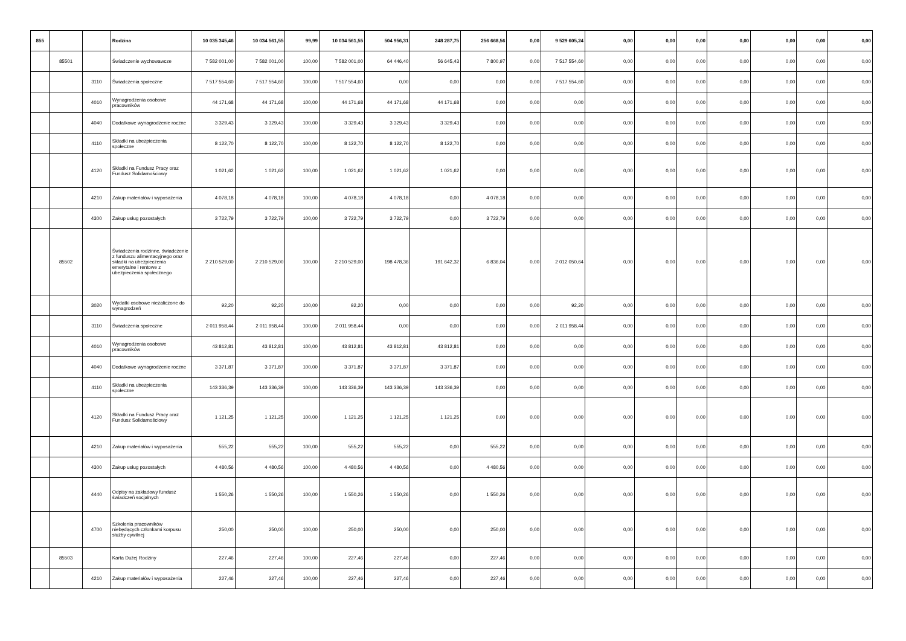| 855 | | | Rodzina | 10 035 345,46 | 10 034 561,55 | 99,99 | 10 034 561,55 | 504 956,31 | 248 287,75 | 256 668,56 | 0,00 | 9 529 605,24 | 0,00 | 0,00 | 0,00 | 0,00 | 0,00 | 0,00 | 0,00 |
| | 85501 | | Świadczenie wychowawcze | 7 582 001,00 | 7 582 001,00 | 100,00 | 7 582 001,00 | 64 446,40 | 56 645,43 | 7 800,97 | 0,00 | 7 517 554,60 | 0,00 | 0,00 | 0,00 | 0,00 | 0,00 | 0,00 | 0,00 |
| | | 3110 | Świadczenia społeczne | 7 517 554,60 | 7 517 554,60 | 100,00 | 7 517 554,60 | 0,00 | 0,00 | 0,00 | 0,00 | 7 517 554,60 | 0,00 | 0,00 | 0,00 | 0,00 | 0,00 | 0,00 | 0,00 |
| | | 4010 | Wynagrodzenia osobowe pracowników | 44 171,68 | 44 171,68 | 100,00 | 44 171,68 | 44 171,68 | 44 171,68 | 0,00 | 0,00 | 0,00 | 0,00 | 0,00 | 0,00 | 0,00 | 0,00 | 0,00 | 0,00 |
| | | 4040 | Dodatkowe wynagrodzenie roczne | 3 329,43 | 3 329,43 | 100,00 | 3 329,43 | 3 329,43 | 3 329,43 | 0,00 | 0,00 | 0,00 | 0,00 | 0,00 | 0,00 | 0,00 | 0,00 | 0,00 | 0,00 |
| | | 4110 | Składki na ubezpieczenia społeczne | 8 122,70 | 8 122,70 | 100,00 | 8 122,70 | 8 122,70 | 8 122,70 | 0,00 | 0,00 | 0,00 | 0,00 | 0,00 | 0,00 | 0,00 | 0,00 | 0,00 | 0,00 |
| | | 4120 | Składki na Fundusz Pracy oraz Fundusz Solidarnościowy | 1 021,62 | 1 021,62 | 100,00 | 1 021,62 | 1 021,62 | 1 021,62 | 0,00 | 0,00 | 0,00 | 0,00 | 0,00 | 0,00 | 0,00 | 0,00 | 0,00 | 0,00 |
| | | 4210 | Zakup materiałów i wyposażenia | 4 078,18 | 4 078,18 | 100,00 | 4 078,18 | 4 078,18 | 0,00 | 4 078,18 | 0,00 | 0,00 | 0,00 | 0,00 | 0,00 | 0,00 | 0,00 | 0,00 | 0,00 |
| | | 4300 | Zakup usług pozostałych | 3 722,79 | 3 722,79 | 100,00 | 3 722,79 | 3 722,79 | 0,00 | 3 722,79 | 0,00 | 0,00 | 0,00 | 0,00 | 0,00 | 0,00 | 0,00 | 0,00 | 0,00 |
| | 85502 | | Świadczenia rodzinne, świadczenie z funduszu alimentacyjnego oraz składki na ubezpieczenia emerytalne i rentowe z ubezpieczenia społecznego | 2 210 529,00 | 2 210 529,00 | 100,00 | 2 210 529,00 | 198 478,36 | 191 642,32 | 6 836,04 | 0,00 | 2 012 050,64 | 0,00 | 0,00 | 0,00 | 0,00 | 0,00 | 0,00 | 0,00 |
| | | 3020 | Wydatki osobowe niezaliczone do wynagrodzeń | 92,20 | 92,20 | 100,00 | 92,20 | 0,00 | 0,00 | 0,00 | 0,00 | 92,20 | 0,00 | 0,00 | 0,00 | 0,00 | 0,00 | 0,00 | 0,00 |
| | | 3110 | Świadczenia społeczne | 2 011 958,44 | 2 011 958,44 | 100,00 | 2 011 958,44 | 0,00 | 0,00 | 0,00 | 0,00 | 2 011 958,44 | 0,00 | 0,00 | 0,00 | 0,00 | 0,00 | 0,00 | 0,00 |
| | | 4010 | Wynagrodzenia osobowe pracowników | 43 812,81 | 43 812,81 | 100,00 | 43 812,81 | 43 812,81 | 43 812,81 | 0,00 | 0,00 | 0,00 | 0,00 | 0,00 | 0,00 | 0,00 | 0,00 | 0,00 | 0,00 |
| | | 4040 | Dodatkowe wynagrodzenie roczne | 3 371,87 | 3 371,87 | 100,00 | 3 371,87 | 3 371,87 | 3 371,87 | 0,00 | 0,00 | 0,00 | 0,00 | 0,00 | 0,00 | 0,00 | 0,00 | 0,00 | 0,00 |
| | | 4110 | Składki na ubezpieczenia społeczne | 143 336,39 | 143 336,39 | 100,00 | 143 336,39 | 143 336,39 | 143 336,39 | 0,00 | 0,00 | 0,00 | 0,00 | 0,00 | 0,00 | 0,00 | 0,00 | 0,00 | 0,00 |
| | | 4120 | Składki na Fundusz Pracy oraz Fundusz Solidarnościowy | 1 121,25 | 1 121,25 | 100,00 | 1 121,25 | 1 121,25 | 1 121,25 | 0,00 | 0,00 | 0,00 | 0,00 | 0,00 | 0,00 | 0,00 | 0,00 | 0,00 | 0,00 |
| | | 4210 | Zakup materiałów i wyposażenia | 555,22 | 555,22 | 100,00 | 555,22 | 555,22 | 0,00 | 555,22 | 0,00 | 0,00 | 0,00 | 0,00 | 0,00 | 0,00 | 0,00 | 0,00 | 0,00 |
| | | 4300 | Zakup usług pozostałych | 4 480,56 | 4 480,56 | 100,00 | 4 480,56 | 4 480,56 | 0,00 | 4 480,56 | 0,00 | 0,00 | 0,00 | 0,00 | 0,00 | 0,00 | 0,00 | 0,00 | 0,00 |
| | | 4440 | Odpisy na zakładowy fundusz świadczeń socjalnych | 1 550,26 | 1 550,26 | 100,00 | 1 550,26 | 1 550,26 | 0,00 | 1 550,26 | 0,00 | 0,00 | 0,00 | 0,00 | 0,00 | 0,00 | 0,00 | 0,00 | 0,00 |
| | | 4700 | Szkolenia pracowników niebędących członkami korpusu służby cywilnej | 250,00 | 250,00 | 100,00 | 250,00 | 250,00 | 0,00 | 250,00 | 0,00 | 0,00 | 0,00 | 0,00 | 0,00 | 0,00 | 0,00 | 0,00 | 0,00 |
| | 85503 | | Karta Dużej Rodziny | 227,46 | 227,46 | 100,00 | 227,46 | 227,46 | 0,00 | 227,46 | 0,00 | 0,00 | 0,00 | 0,00 | 0,00 | 0,00 | 0,00 | 0,00 | 0,00 |
| | | 4210 | Zakup materiałów i wyposażenia | 227,46 | 227,46 | 100,00 | 227,46 | 227,46 | 0,00 | 227,46 | 0,00 | 0,00 | 0,00 | 0,00 | 0,00 | 0,00 | 0,00 | 0,00 | 0,00 |